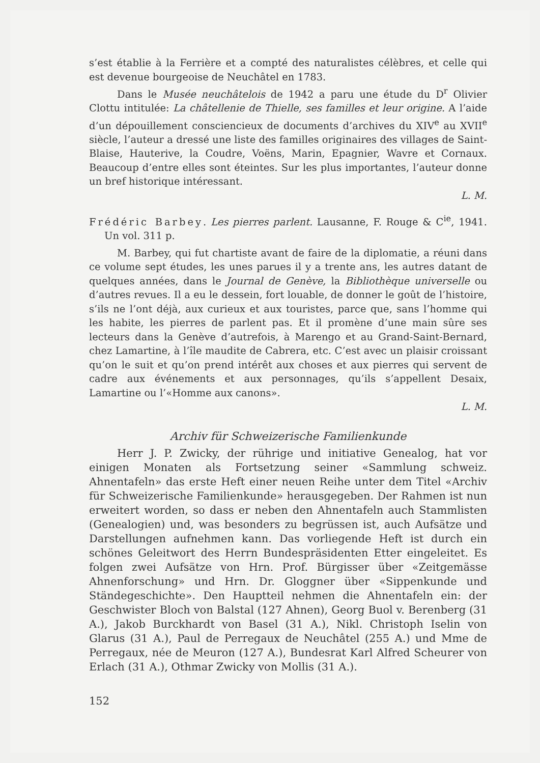s’est établie à la Ferrière et a compté des naturalistes célèbres, et celle qui est devenue bourgeoise de Neuchâtel en 1783.
Dans le Musée neuchâtelois de 1942 a paru une étude du D<sup>r</sup> Olivier Clottu intitulée: La châtellenie de Thielle, ses familles et leur origine. A l’aide d’un dépouillement consciencieux de documents d’archives du XIV<sup>e</sup> au XVII<sup>e</sup> siècle, l’auteur a dressé une liste des familles originaires des villages de Saint-Blaise, Hauterive, la Coudre, Voëns, Marin, Epagnier, Wavre et Cornaux. Beaucoup d’entre elles sont éteintes. Sur les plus importantes, l’auteur donne un bref historique intéressant.
L. M.
Frédéric Barbey. Les pierres parlent. Lausanne, F. Rouge & C<sup>ie</sup>, 1941. Un vol. 311 p.
M. Barbey, qui fut chartiste avant de faire de la diplomatie, a réuni dans ce volume sept études, les unes parues il y a trente ans, les autres datant de quelques années, dans le Journal de Genève, la Bibliothèque universelle ou d’autres revues. Il a eu le dessein, fort louable, de donner le goût de l’histoire, s’ils ne l’ont déjà, aux curieux et aux touristes, parce que, sans l’homme qui les habite, les pierres de parlent pas. Et il promène d’une main sûre ses lecteurs dans la Genève d’autrefois, à Marengo et au Grand-Saint-Bernard, chez Lamartine, à l’île maudite de Cabrera, etc. C’est avec un plaisir croissant qu’on le suit et qu’on prend intérêt aux choses et aux pierres qui servent de cadre aux événements et aux personnages, qu’ils s’appellent Desaix, Lamartine ou l’«Homme aux canons».
L. M.
Archiv für Schweizerische Familienkunde
Herr J. P. Zwicky, der rührige und initiative Genealog, hat vor einigen Monaten als Fortsetzung seiner «Sammlung schweiz. Ahnentafeln» das erste Heft einer neuen Reihe unter dem Titel «Archiv für Schweizerische Familienkunde» herausgegeben. Der Rahmen ist nun erweitert worden, so dass er neben den Ahnentafeln auch Stammlisten (Genealogien) und, was besonders zu begrüssen ist, auch Aufsätze und Darstellungen aufnehmen kann. Das vorliegende Heft ist durch ein schönes Geleitwort des Herrn Bundespräsidenten Etter eingeleitet. Es folgen zwei Aufsätze von Hrn. Prof. Bürgisser über «Zeitgemässe Ahnenforschung» und Hrn. Dr. Gloggner über «Sippenkunde und Ständegeschichte». Den Hauptteil nehmen die Ahnentafeln ein: der Geschwister Bloch von Balstal (127 Ahnen), Georg Buol v. Berenberg (31 A.), Jakob Burckhardt von Basel (31 A.), Nikl. Christoph Iselin von Glarus (31 A.), Paul de Perregaux de Neuchâtel (255 A.) und Mme de Perregaux, née de Meuron (127 A.), Bundesrat Karl Alfred Scheurer von Erlach (31 A.), Othmar Zwicky von Mollis (31 A.).
152